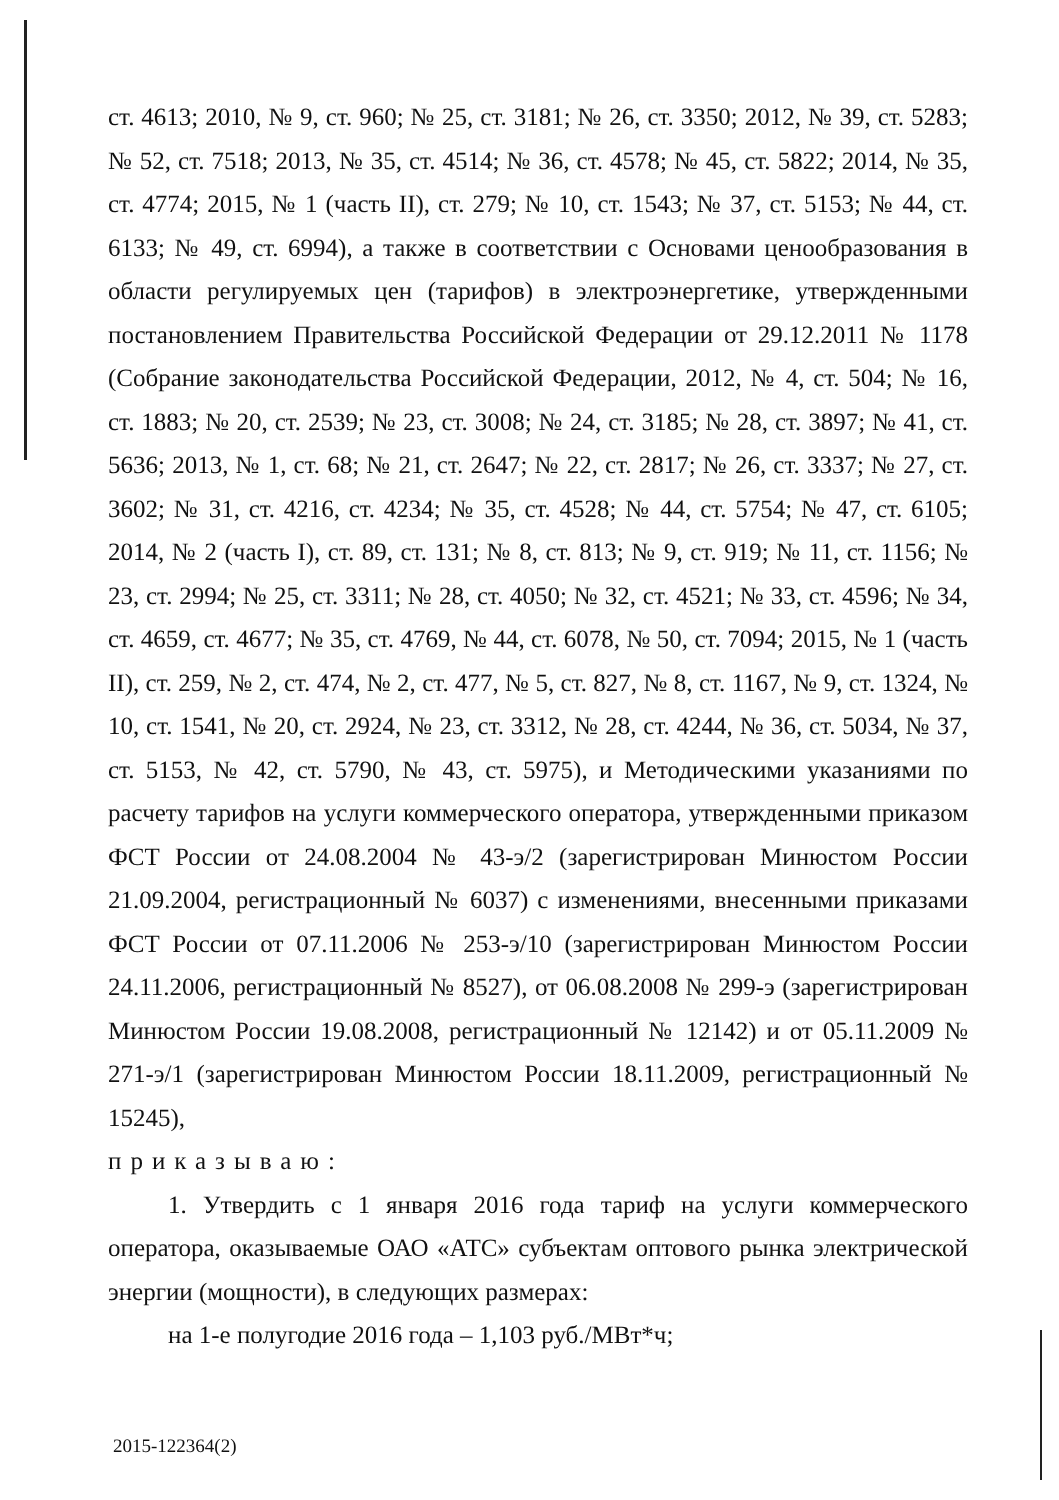ст. 4613; 2010, № 9, ст. 960; № 25, ст. 3181; № 26, ст. 3350; 2012, № 39, ст. 5283; № 52, ст. 7518; 2013, № 35, ст. 4514; № 36, ст. 4578; № 45, ст. 5822; 2014, № 35, ст. 4774; 2015, № 1 (часть II), ст. 279; № 10, ст. 1543; № 37, ст. 5153; № 44, ст. 6133; № 49, ст. 6994), а также в соответствии с Основами ценообразования в области регулируемых цен (тарифов) в электроэнергетике, утвержденными постановлением Правительства Российской Федерации от 29.12.2011 № 1178 (Собрание законодательства Российской Федерации, 2012, № 4, ст. 504; № 16, ст. 1883; № 20, ст. 2539; № 23, ст. 3008; № 24, ст. 3185; № 28, ст. 3897; № 41, ст. 5636; 2013, № 1, ст. 68; № 21, ст. 2647; № 22, ст. 2817; № 26, ст. 3337; № 27, ст. 3602; № 31, ст. 4216, ст. 4234; № 35, ст. 4528; № 44, ст. 5754; № 47, ст. 6105; 2014, № 2 (часть I), ст. 89, ст. 131; № 8, ст. 813; № 9, ст. 919; № 11, ст. 1156; № 23, ст. 2994; № 25, ст. 3311; № 28, ст. 4050; № 32, ст. 4521; № 33, ст. 4596; № 34, ст. 4659, ст. 4677; № 35, ст. 4769, № 44, ст. 6078, № 50, ст. 7094; 2015, № 1 (часть II), ст. 259, № 2, ст. 474, № 2, ст. 477, № 5, ст. 827, № 8, ст. 1167, № 9, ст. 1324, № 10, ст. 1541, № 20, ст. 2924, № 23, ст. 3312, № 28, ст. 4244, № 36, ст. 5034, № 37, ст. 5153, № 42, ст. 5790, № 43, ст. 5975), и Методическими указаниями по расчету тарифов на услуги коммерческого оператора, утвержденными приказом ФСТ России от 24.08.2004 № 43-э/2 (зарегистрирован Минюстом России 21.09.2004, регистрационный № 6037) с изменениями, внесенными приказами ФСТ России от 07.11.2006 № 253-э/10 (зарегистрирован Минюстом России 24.11.2006, регистрационный № 8527), от 06.08.2008 № 299-э (зарегистрирован Минюстом России 19.08.2008, регистрационный № 12142) и от 05.11.2009 № 271-э/1 (зарегистрирован Минюстом России 18.11.2009, регистрационный № 15245),
приказываю:
1. Утвердить с 1 января 2016 года тариф на услуги коммерческого оператора, оказываемые ОАО «АТС» субъектам оптового рынка электрической энергии (мощности), в следующих размерах:
на 1-е полугодие 2016 года – 1,103 руб./МВт*ч;
2015-122364(2)